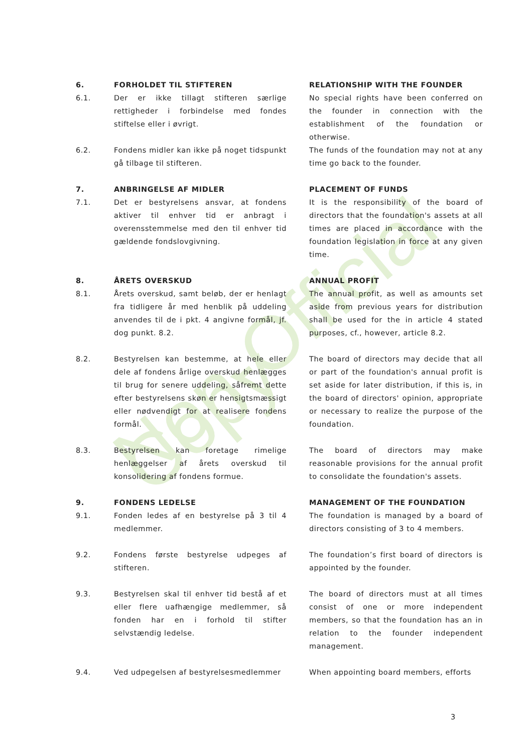Non-Official Copy
6. FORHOLDET TIL STIFTEREN RELATIONSHIP WITH THE FOUNDER
6.1. Der er ikke tillagt stifteren særlige rettigheder i forbindelse med fondes stiftelse eller i øvrigt.
No special rights have been conferred on the founder in connection with the establishment of the foundation or otherwise.
6.2. Fondens midler kan ikke på noget tidspunkt gå tilbage til stifteren.
The funds of the foundation may not at any time go back to the founder.
7. ANBRINGELSE AF MIDLER PLACEMENT OF FUNDS
7.1. Det er bestyrelsens ansvar, at fondens aktiver til enhver tid er anbragt i overensstemmelse med den til enhver tid gældende fondslovgivning.
It is the responsibility of the board of directors that the foundation's assets at all times are placed in accordance with the foundation legislation in force at any given time.
8. ÅRETS OVERSKUD ANNUAL PROFIT
8.1. Årets overskud, samt beløb, der er henlagt fra tidligere år med henblik på uddeling anvendes til de i pkt. 4 angivne formål, jf. dog punkt. 8.2.
The annual profit, as well as amounts set aside from previous years for distribution shall be used for the in article 4 stated purposes, cf., however, article 8.2.
8.2. Bestyrelsen kan bestemme, at hele eller dele af fondens årlige overskud henlægges til brug for senere uddeling, såfremt dette efter bestyrelsens skøn er hensigtsmæssigt eller nødvendigt for at realisere fondens formål.
The board of directors may decide that all or part of the foundation's annual profit is set aside for later distribution, if this is, in the board of directors' opinion, appropriate or necessary to realize the purpose of the foundation.
8.3. Bestyrelsen kan foretage rimelige henlæggelser af årets overskud til konsolidering af fondens formue.
The board of directors may make reasonable provisions for the annual profit to consolidate the foundation's assets.
9. FONDENS LEDELSE MANAGEMENT OF THE FOUNDATION
9.1. Fonden ledes af en bestyrelse på 3 til 4 medlemmer.
The foundation is managed by a board of directors consisting of 3 to 4 members.
9.2. Fondens første bestyrelse udpeges af stifteren.
The foundation’s first board of directors is appointed by the founder.
9.3. Bestyrelsen skal til enhver tid bestå af et eller flere uafhængige medlemmer, så fonden har en i forhold til stifter selvstændig ledelse.
The board of directors must at all times consist of one or more independent members, so that the foundation has an in relation to the founder independent management.
9.4. Ved udpegelsen af bestyrelsesmedlemmer
When appointing board members, efforts
3